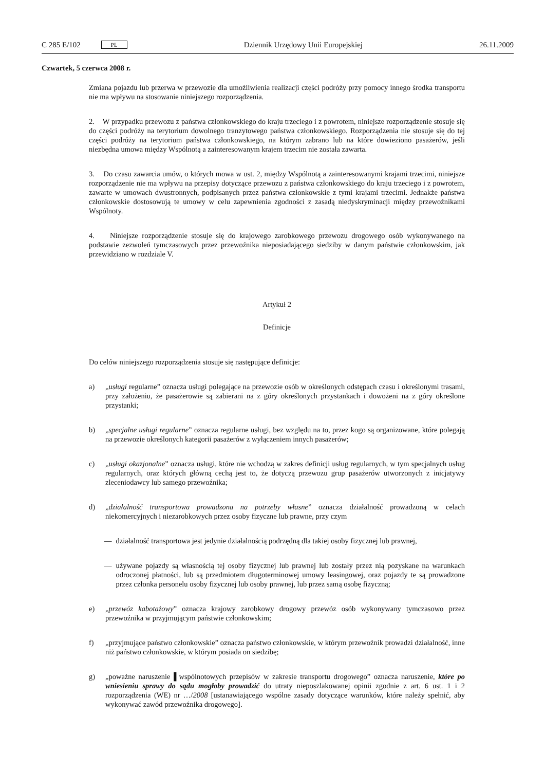C 285 E/102 PL
Dziennik Urzędowy Unii Europejskiej 26.11.2009
Czwartek, 5 czerwca 2008 r.
Zmiana pojazdu lub przerwa w przewozie dla umożliwienia realizacji części podróży przy pomocy innego środka transportu nie ma wpływu na stosowanie niniejszego rozporządzenia.
2. W przypadku przewozu z państwa członkowskiego do kraju trzeciego i z powrotem, niniejsze rozporządzenie stosuje się do części podróży na terytorium dowolnego tranzytowego państwa członkowskiego. Rozporządzenia nie stosuje się do tej części podróży na terytorium państwa członkowskiego, na którym zabrano lub na które dowieziono pasażerów, jeśli niezbędna umowa między Wspólnotą a zainteresowanym krajem trzecim nie została zawarta.
3. Do czasu zawarcia umów, o których mowa w ust. 2, między Wspólnotą a zainteresowanymi krajami trzecimi, niniejsze rozporządzenie nie ma wpływu na przepisy dotyczące przewozu z państwa członkowskiego do kraju trzeciego i z powrotem, zawarte w umowach dwustronnych, podpisanych przez państwa członkowskie z tymi krajami trzecimi. Jednakże państwa członkowskie dostosowują te umowy w celu zapewnienia zgodności z zasadą niedyskryminacji między przewoźnikami Wspólnoty.
4. Niniejsze rozporządzenie stosuje się do krajowego zarobkowego przewozu drogowego osób wykonywanego na podstawie zezwoleń tymczasowych przez przewoźnika nieposiadającego siedziby w danym państwie członkowskim, jak przewidziano w rozdziale V.
Artykuł 2
Definicje
Do celów niniejszego rozporządzenia stosuje się następujące definicje:
a) „usługi regularne” oznacza usługi polegające na przewozie osób w określonych odstępach czasu i określonymi trasami, przy założeniu, że pasażerowie są zabierani na z góry określonych przystankach i dowożeni na z góry określone przystanki;
b) „specjalne usługi regularne” oznacza regularne usługi, bez względu na to, przez kogo są organizowane, które polegają na przewozie określonych kategorii pasażerów z wyłączeniem innych pasażerów;
c) „usługi okazjonalne” oznacza usługi, które nie wchodzą w zakres definicji usług regularnych, w tym specjalnych usług regularnych, oraz których główną cechą jest to, że dotyczą przewozu grup pasażerów utworzonych z inicjatywy zleceniodawcy lub samego przewoźnika;
d) „działalność transportowa prowadzona na potrzeby własne” oznacza działalność prowadzoną w celach niekomercyjnych i niezarobkowych przez osoby fizyczne lub prawne, przy czym
— działalność transportowa jest jedynie działalnością podrzędną dla takiej osoby fizycznej lub prawnej,
— używane pojazdy są własnością tej osoby fizycznej lub prawnej lub zostały przez nią pozyskane na warunkach odroczonej płatności, lub są przedmiotem długoterminowej umowy leasingowej, oraz pojazdy te są prowadzone przez członka personelu osoby fizycznej lub osoby prawnej, lub przez samą osobę fizyczną;
e) „przewóz kabotażowy” oznacza krajowy zarobkowy drogowy przewóz osób wykonywany tymczasowo przez przewoźnika w przyjmującym państwie członkowskim;
f) „przyjmujące państwo członkowskie” oznacza państwo członkowskie, w którym przewoźnik prowadzi działalność, inne niż państwo członkowskie, w którym posiada on siedzibę;
g) „poważne naruszenie ▌wspólnotowych przepisów w zakresie transportu drogowego” oznacza naruszenie, które po wniesieniu sprawy do sądu mogłoby prowadzić do utraty nieposzlakowanej opinii zgodnie z art. 6 ust. 1 i 2 rozporządzenia (WE) nr …/2008 [ustanawiającego wspólne zasady dotyczące warunków, które należy spełnić, aby wykonywać zawód przewoźnika drogowego].